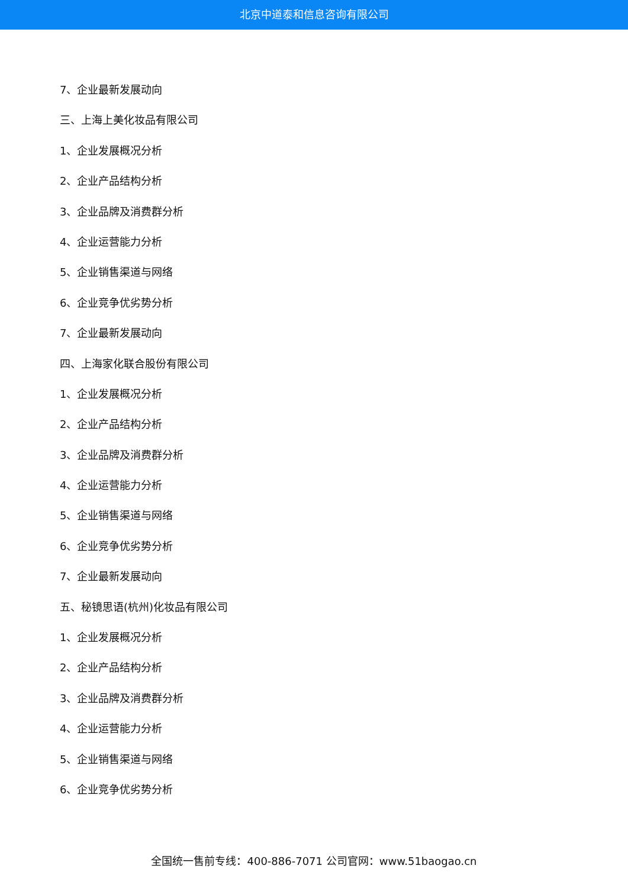北京中道泰和信息咨询有限公司
7、企业最新发展动向
三、上海上美化妆品有限公司
1、企业发展概况分析
2、企业产品结构分析
3、企业品牌及消费群分析
4、企业运营能力分析
5、企业销售渠道与网络
6、企业竞争优劣势分析
7、企业最新发展动向
四、上海家化联合股份有限公司
1、企业发展概况分析
2、企业产品结构分析
3、企业品牌及消费群分析
4、企业运营能力分析
5、企业销售渠道与网络
6、企业竞争优劣势分析
7、企业最新发展动向
五、秘镜思语(杭州)化妆品有限公司
1、企业发展概况分析
2、企业产品结构分析
3、企业品牌及消费群分析
4、企业运营能力分析
5、企业销售渠道与网络
6、企业竞争优劣势分析
全国统一售前专线：400-886-7071 公司官网：www.51baogao.cn